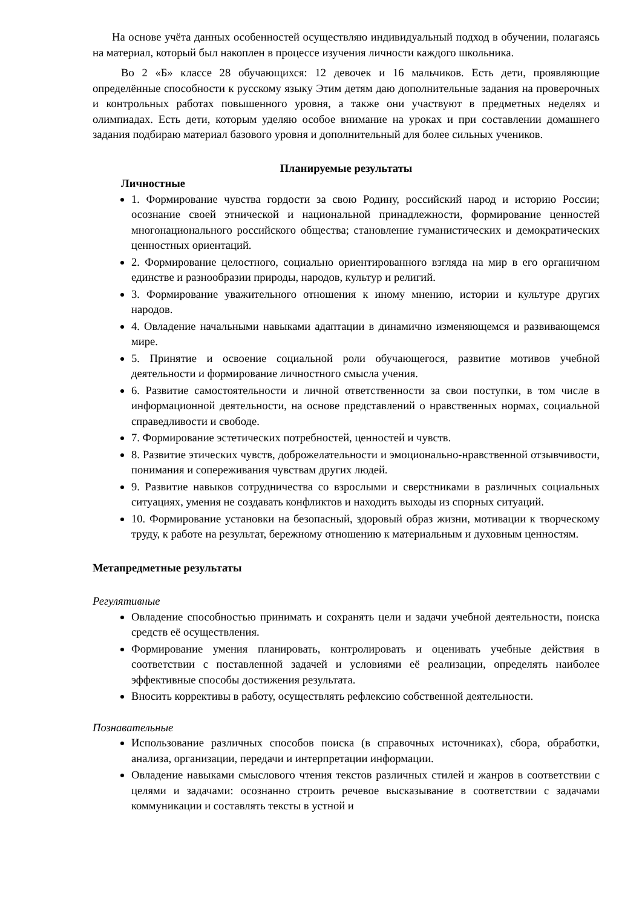На основе учёта данных особенностей осуществляю индивидуальный подход в обучении, полагаясь на материал, который был накоплен в процессе изучения личности каждого школьника.
Во 2 «Б» классе 28 обучающихся: 12 девочек и 16 мальчиков. Есть дети, проявляющие определённые способности к русскому языку Этим детям даю дополнительные задания на проверочных и контрольных работах повышенного уровня, а также они участвуют в предметных неделях и олимпиадах. Есть дети, которым уделяю особое внимание на уроках и при составлении домашнего задания подбираю материал базового уровня и дополнительный для более сильных учеников.
Планируемые результаты
Личностные
1. Формирование чувства гордости за свою Родину, российский народ и историю России; осознание своей этнической и национальной принадлежности, формирование ценностей многонационального российского общества; становление гуманистических и демократических ценностных ориентаций.
2. Формирование целостного, социально ориентированного взгляда на мир в его органичном единстве и разнообразии природы, народов, культур и религий.
3. Формирование уважительного отношения к иному мнению, истории и культуре других народов.
4. Овладение начальными навыками адаптации в динамично изменяющемся и развивающемся мире.
5. Принятие и освоение социальной роли обучающегося, развитие мотивов учебной деятельности и формирование личностного смысла учения.
6. Развитие самостоятельности и личной ответственности за свои поступки, в том числе в информационной деятельности, на основе представлений о нравственных нормах, социальной справедливости и свободе.
7. Формирование эстетических потребностей, ценностей и чувств.
8. Развитие этических чувств, доброжелательности и эмоционально-нравственной отзывчивости, понимания и сопереживания чувствам других людей.
9. Развитие навыков сотрудничества со взрослыми и сверстниками в различных социальных ситуациях, умения не создавать конфликтов и находить выходы из спорных ситуаций.
10. Формирование установки на безопасный, здоровый образ жизни, мотивации к творческому труду, к работе на результат, бережному отношению к материальным и духовным ценностям.
Метапредметные результаты
Регулятивные
Овладение способностью принимать и сохранять цели и задачи учебной деятельности, поиска средств её осуществления.
Формирование умения планировать, контролировать и оценивать учебные действия в соответствии с поставленной задачей и условиями её реализации, определять наиболее эффективные способы достижения результата.
Вносить коррективы в работу, осуществлять рефлексию собственной деятельности.
Познавательные
Использование различных способов поиска (в справочных источниках), сбора, обработки, анализа, организации, передачи и интерпретации информации.
Овладение навыками смыслового чтения текстов различных стилей и жанров в соответствии с целями и задачами: осознанно строить речевое высказывание в соответствии с задачами коммуникации и составлять тексты в устной и